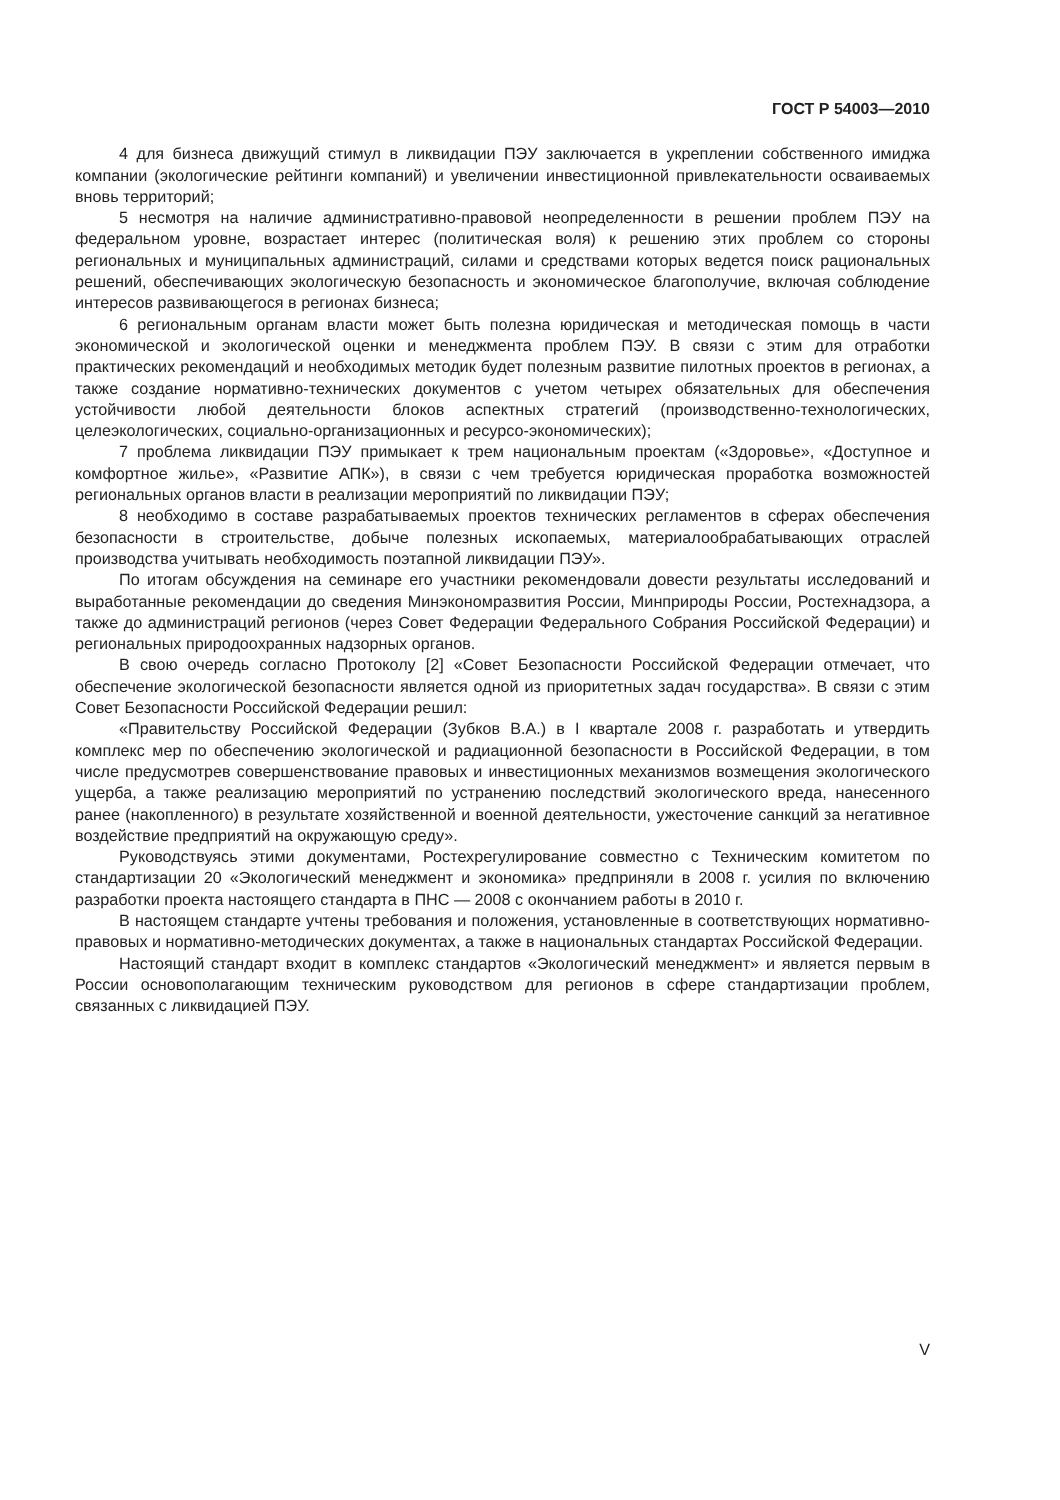ГОСТ Р 54003—2010
4 для бизнеса движущий стимул в ликвидации ПЭУ заключается в укреплении собственного имиджа компании (экологические рейтинги компаний) и увеличении инвестиционной привлекательности осваиваемых вновь территорий;
5 несмотря на наличие административно-правовой неопределенности в решении проблем ПЭУ на федеральном уровне, возрастает интерес (политическая воля) к решению этих проблем со стороны региональных и муниципальных администраций, силами и средствами которых ведется поиск рациональных решений, обеспечивающих экологическую безопасность и экономическое благополучие, включая соблюдение интересов развивающегося в регионах бизнеса;
6 региональным органам власти может быть полезна юридическая и методическая помощь в части экономической и экологической оценки и менеджмента проблем ПЭУ. В связи с этим для отработки практических рекомендаций и необходимых методик будет полезным развитие пилотных проектов в регионах, а также создание нормативно-технических документов с учетом четырех обязательных для обеспечения устойчивости любой деятельности блоков аспектных стратегий (производственно-технологических, целеэкологических, социально-организационных и ресурсо-экономических);
7 проблема ликвидации ПЭУ примыкает к трем национальным проектам («Здоровье», «Доступное и комфортное жилье», «Развитие АПК»), в связи с чем требуется юридическая проработка возможностей региональных органов власти в реализации мероприятий по ликвидации ПЭУ;
8 необходимо в составе разрабатываемых проектов технических регламентов в сферах обеспечения безопасности в строительстве, добыче полезных ископаемых, материалообрабатывающих отраслей производства учитывать необходимость поэтапной ликвидации ПЭУ».
По итогам обсуждения на семинаре его участники рекомендовали довести результаты исследований и выработанные рекомендации до сведения Минэкономразвития России, Минприроды России, Ростехнадзора, а также до администраций регионов (через Совет Федерации Федерального Собрания Российской Федерации) и региональных природоохранных надзорных органов.
В свою очередь согласно Протоколу [2] «Совет Безопасности Российской Федерации отмечает, что обеспечение экологической безопасности является одной из приоритетных задач государства». В связи с этим Совет Безопасности Российской Федерации решил:
«Правительству Российской Федерации (Зубков В.А.) в I квартале 2008 г. разработать и утвердить комплекс мер по обеспечению экологической и радиационной безопасности в Российской Федерации, в том числе предусмотрев совершенствование правовых и инвестиционных механизмов возмещения экологического ущерба, а также реализацию мероприятий по устранению последствий экологического вреда, нанесенного ранее (накопленного) в результате хозяйственной и военной деятельности, ужесточение санкций за негативное воздействие предприятий на окружающую среду».
Руководствуясь этими документами, Ростехрегулирование совместно с Техническим комитетом по стандартизации 20 «Экологический менеджмент и экономика» предприняли в 2008 г. усилия по включению разработки проекта настоящего стандарта в ПНС — 2008 с окончанием работы в 2010 г.
В настоящем стандарте учтены требования и положения, установленные в соответствующих нормативно-правовых и нормативно-методических документах, а также в национальных стандартах Российской Федерации.
Настоящий стандарт входит в комплекс стандартов «Экологический менеджмент» и является первым в России основополагающим техническим руководством для регионов в сфере стандартизации проблем, связанных с ликвидацией ПЭУ.
V